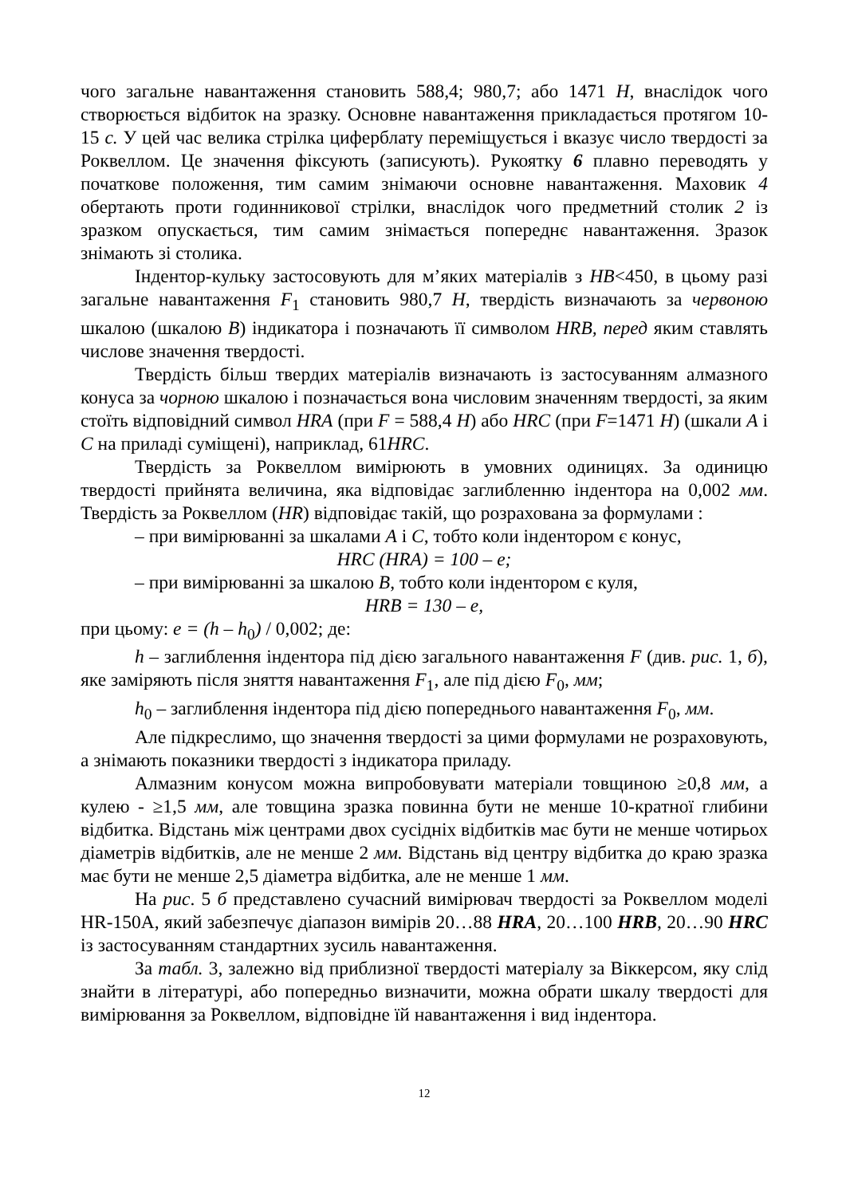чого загальне навантаження становить 588,4; 980,7; або 1471 Н, внаслідок чого створюється відбиток на зразку. Основне навантаження прикладається протягом 10-15 с. У цей час велика стрілка циферблату переміщується і вказує число твердості за Роквеллом. Це значення фіксують (записують). Рукоятку 6 плавно переводять у початкове положення, тим самим знімаючи основне навантаження. Маховик 4 обертають проти годинникової стрілки, внаслідок чого предметний столик 2 із зразком опускається, тим самим знімається попереднє навантаження. Зразок знімають зі столика.
Індентор-кульку застосовують для м’яких матеріалів з НВ<450, в цьому разі загальне навантаження F<sub>1</sub> становить 980,7 Н, твердість визначають за червоною шкалою (шкалою В) індикатора і позначають її символом HRB, перед яким ставлять числове значення твердості.
Твердість більш твердих матеріалів визначають із застосуванням алмазного конуса за чорною шкалою і позначається вона числовим значенням твердості, за яким стоїть відповідний символ HRA (при F = 588,4 Н) або HRC (при F=1471 Н) (шкали А і С на приладі суміщені), наприклад, 61HRC.
Твердість за Роквеллом вимірюють в умовних одиницях. За одиницю твердості прийнята величина, яка відповідає заглибленню індентора на 0,002 мм. Твердість за Роквеллом (HR) відповідає такій, що розрахована за формулами :
– при вимірюванні за шкалами А і С, тобто коли індентором є конус,
HRC (HRA) = 100 – e;
– при вимірюванні за шкалою В, тобто коли індентором є куля,
HRB = 130 – e,
при цьому: e = (h – h<sub>0</sub>) / 0,002; де:
h – заглиблення індентора під дією загального навантаження F (див. рис. 1, б), яке заміряють після зняття навантаження F<sub>1</sub>, але під дією F<sub>0</sub>, мм;
h<sub>0</sub> – заглиблення індентора під дією попереднього навантаження F<sub>0</sub>, мм.
Але підкреслимо, що значення твердості за цими формулами не розраховують, а знімають показники твердості з індикатора приладу.
Алмазним конусом можна випробовувати матеріали товщиною ≥0,8 мм, а кулею - ≥1,5 мм, але товщина зразка повинна бути не менше 10-кратної глибини відбитка. Відстань між центрами двох сусідніх відбитків має бути не менше чотирьох діаметрів відбитків, але не менше 2 мм. Відстань від центру відбитка до краю зразка має бути не менше 2,5 діаметра відбитка, але не менше 1 мм.
На рис. 5 б представлено сучасний вимірювач твердості за Роквеллом моделі HR-150A, який забезпечує діапазон вимірів 20…88 HRA, 20…100 HRB, 20…90 HRC із застосуванням стандартних зусиль навантаження.
За табл. 3, залежно від приблизної твердості матеріалу за Віккерсом, яку слід знайти в літературі, або попередньо визначити, можна обрати шкалу твердості для вимірювання за Роквеллом, відповідне їй навантаження і вид індентора.
12